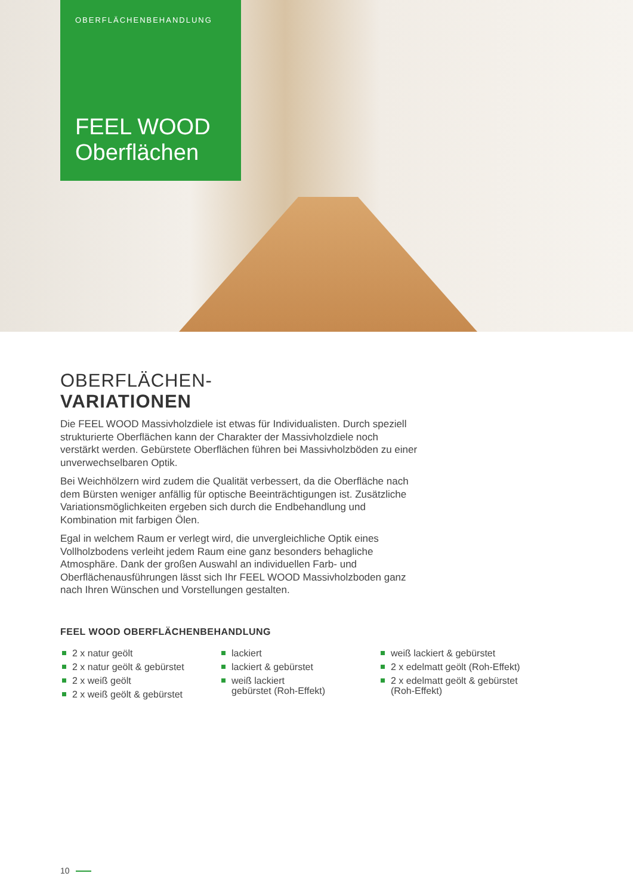OBERFLÄCHENBEHANDLUNG
FEEL WOOD
Oberflächen
OBERFLÄCHEN-
VARIATIONEN
Die FEEL WOOD Massivholzdiele ist etwas für Individualisten. Durch speziell strukturierte Oberflächen kann der Charakter der Massivholzdiele noch verstärkt werden. Gebürstete Oberflächen führen bei Massivholzböden zu einer unverwechselbaren Optik.
Bei Weichhölzern wird zudem die Qualität verbessert, da die Oberfläche nach dem Bürsten weniger anfällig für optische Beeinträchtigungen ist. Zusätzliche Variationsmöglichkeiten ergeben sich durch die Endbehandlung und Kombination mit farbigen Ölen.
Egal in welchem Raum er verlegt wird, die unvergleichliche Optik eines Vollholzbodens verleiht jedem Raum eine ganz besonders behagliche Atmosphäre. Dank der großen Auswahl an individuellen Farb- und Oberflächenausführungen lässt sich Ihr FEEL WOOD Massivholzboden ganz nach Ihren Wünschen und Vorstellungen gestalten.
FEEL WOOD OBERFLÄCHENBEHANDLUNG
2 x natur geölt
2 x natur geölt & gebürstet
2 x weiß geölt
2 x weiß geölt & gebürstet
lackiert
lackiert & gebürstet
weiß lackiert
gebürstet (Roh-Effekt)
weiß lackiert & gebürstet
2 x edelmatt geölt (Roh-Effekt)
2 x edelmatt geölt & gebürstet (Roh-Effekt)
10